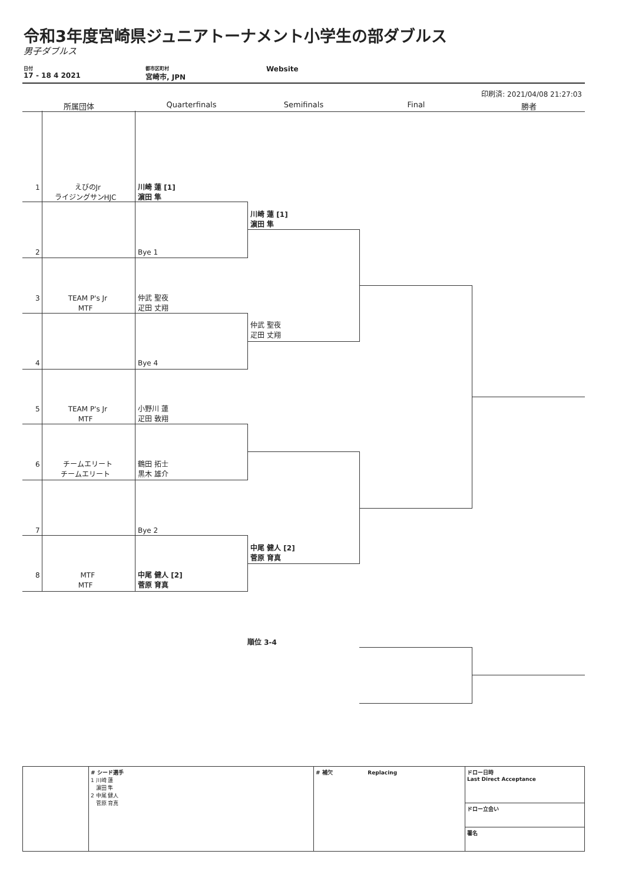令和3年度宮崎県ジュニアトーナメント小学生の部ダブルス
男子ダブルス
日付
17 - 18 4 2021
都市区町村
宮崎市, JPN
Website
印刷済: 2021/04/08 21:27:03
所属団体 Quarterfinals Semifinals Final 勝者
1
えびのJr
ライジングサンHJC
川崎 蓮 [1]
濵田 隼
2 Bye 1
3
TEAM P's Jr
MTF
仲武 聖夜
疋田 丈翔
4 Bye 4
5
TEAM P's Jr
MTF
小野川 蓮
疋田 敦翔
6
チームエリート
チームエリート
鶴田 拓士
黒木 雄介
7 Bye 2
8
MTF
MTF
中尾 健人 [2]
菅原 育真
川崎 蓮 [1]
濵田 隼
仲武 聖夜
疋田 丈翔
中尾 健人 [2]
菅原 育真
順位 3-4
| | # シード選手 1 川崎 蓮 濵田 隼 2 中尾 健人 菅原 育真 | # 補欠 Replacing | ドロー日時 Last Direct Acceptance |
| | | | ドロー立会い |
| | | | 署名 |